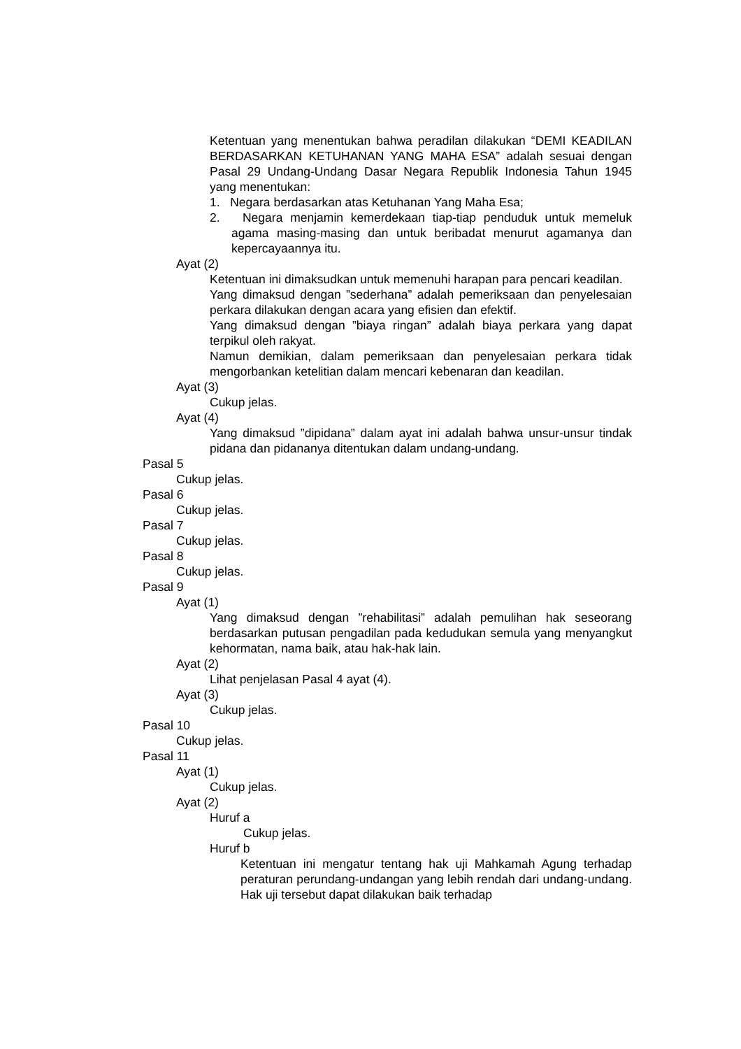Ketentuan yang menentukan bahwa peradilan dilakukan “DEMI KEADILAN BERDASARKAN KETUHANAN YANG MAHA ESA” adalah sesuai dengan Pasal 29 Undang-Undang Dasar Negara Republik Indonesia Tahun 1945 yang menentukan:
1. Negara berdasarkan atas Ketuhanan Yang Maha Esa;
2. Negara menjamin kemerdekaan tiap-tiap penduduk untuk memeluk agama masing-masing dan untuk beribadat menurut agamanya dan kepercayaannya itu.
Ayat (2)
Ketentuan ini dimaksudkan untuk memenuhi harapan para pencari keadilan.
Yang dimaksud dengan ”sederhana” adalah pemeriksaan dan penyelesaian perkara dilakukan dengan acara yang efisien dan efektif.
Yang dimaksud dengan ”biaya ringan” adalah biaya perkara yang dapat terpikul oleh rakyat.
Namun demikian, dalam pemeriksaan dan penyelesaian perkara tidak mengorbankan ketelitian dalam mencari kebenaran dan keadilan.
Ayat (3)
Cukup jelas.
Ayat (4)
Yang dimaksud ”dipidana” dalam ayat ini adalah bahwa unsur-unsur tindak pidana dan pidananya ditentukan dalam undang-undang.
Pasal 5
Cukup jelas.
Pasal 6
Cukup jelas.
Pasal 7
Cukup jelas.
Pasal 8
Cukup jelas.
Pasal 9
Ayat (1)
Yang dimaksud dengan ”rehabilitasi” adalah pemulihan hak seseorang berdasarkan putusan pengadilan pada kedudukan semula yang menyangkut kehormatan, nama baik, atau hak-hak lain.
Ayat (2)
Lihat penjelasan Pasal 4 ayat (4).
Ayat (3)
Cukup jelas.
Pasal 10
Cukup jelas.
Pasal 11
Ayat (1)
Cukup jelas.
Ayat (2)
Huruf a
Cukup jelas.
Huruf b
Ketentuan ini mengatur tentang hak uji Mahkamah Agung terhadap peraturan perundang-undangan yang lebih rendah dari undang-undang. Hak uji tersebut dapat dilakukan baik terhadap